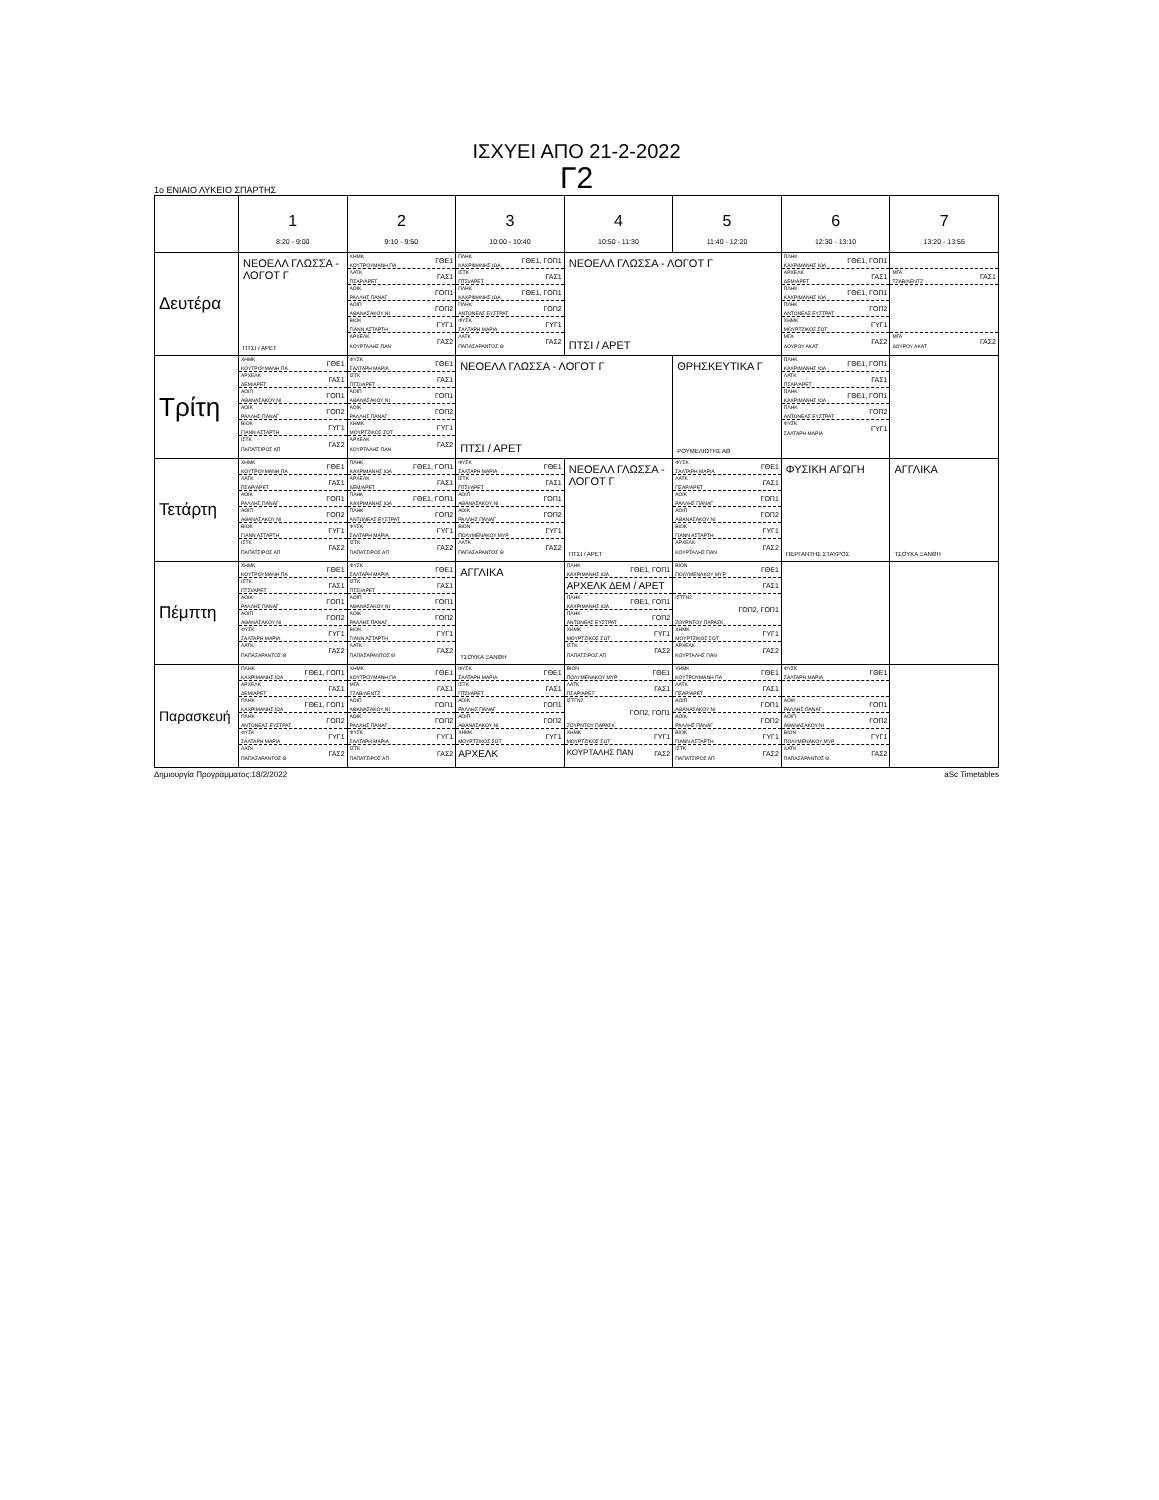ΙΣΧΥΕΙ ΑΠΟ 21-2-2022
Γ2
1ο ΕΝΙΑΙΟ ΛΥΚΕΙΟ ΣΠΑΡΤΗΣ
| | 1 8:20 - 9:00 | 2 9:10 - 9:50 | 3 10:00 - 10:40 | 4 10:50 - 11:30 | 5 11:40 - 12:20 | 6 12:30 - 13:10 | 7 13:20 - 13:55 |
| --- | --- | --- | --- | --- | --- | --- | --- |
| Δευτέρα | ΝΕΟΕΛΛ ΓΛΩΣΣΑ - ΛΟΓΟΤ Γ ΠΤΣΙ / ΑΡΕΤ | ΧΗΜΚ ΚΟΥΤΡΟΥΜΑΝΗ ΠΑ ΓΘΕ1 ΛΑΤΚ ΠΣΑΡ/ΑΡΕΤ ΓΑΣ1 ΑΟΙΚ ΡΑΛΛΗΣ ΠΑΝΑΓ ΓΟΠ1 ΑΟΙΠ ΑΘΑΝΑΣΑΚΟΥ ΝΙ ΓΟΠ2 ΒΙΟΚ ΓΙΑΝΝ ΑΣΤΑΡΤΗ ΓΥΓ1 ΑΡΧΕΛΚ ΚΟΥΡΤΑΛΗΣ ΠΑΝ ΓΑΣ2 | ΠΛΗΚ ΚΑΧΡΙΜΑΝΗΣ ΙΩΑ ΓΘΕ1, ΓΟΠ1 ΙΣΤΚ ΠΤΣΙ/ΑΡΕΤ ΓΑΣ1 ΠΛΗΚ ΚΑΧΡΙΜΑΝΗΣ ΙΩΑ ΓΘΕ1, ΓΟΠ1 ΠΛΗΚ ΑΝΤΩΝΕΑΣ ΕΥΣΤΡΑΤ ΓΟΠ2 ΦΥΣΚ ΣΑΛΤΑΡΗ ΜΑΡΙΑ ΓΥΓ1 ΛΑΤΚ ΠΑΠΑΣΑΡΑΝΤΟΣ Θ ΓΑΣ2 | ΝΕΟΕΛΛ ΓΛΩΣΣΑ - ΛΟΓΟΤ Γ ΠΤΣΙ / ΑΡΕΤ | | ΠΛΗΚ ΚΑΧΡΙΜΑΝΗΣ ΙΩΑ ΓΘΕ1, ΓΟΠ1 ΑΡΧΕΛΚ ΔΕΜ/ΑΡΕΤ ΓΑΣ1 ΠΛΗΚ ΚΑΧΡΙΜΑΝΗΣ ΙΩΑ ΓΘΕ1, ΓΟΠ1 ΠΛΗΚ ΑΝΤΩΝΕΑΣ ΕΥΣΤΡΑΤ ΓΟΠ2 ΧΗΜΚ ΜΟΥΡΤΖΙΚΟΣ ΣΩΤ ΓΥΓ1 ΜΓΑ ΔΟΥΡΟΥ ΑΚΑΤ ΓΑΣ2 | ΜΓΑ ΤΖΑΒ/ΛΕΝΤΖ ΓΑΣ1 ΜΓΑ ΔΟΥΡΟΥ ΑΚΑΤ ΓΑΣ2 |
| Τρίτη | ΧΗΜΚ ΚΟΥΤΡΟΥΜΑΝΗ ΠΑ ΓΘΕ1 ΑΡΧΕΛΚ ΔΕΜ/ΑΡΕΤ ΓΑΣ1 ΑΟΙΠ ΑΘΑΝΑΣΑΚΟΥ ΝΙ ΓΟΠ1 ΑΟΙΚ ΡΑΛΛΗΣ ΠΑΝΑΓ ΓΟΠ2 ΒΙΟΚ ΓΙΑΝΝ ΑΣΤΑΡΤΗ ΓΥΓ1 ΙΣΤΚ ΠΑΠΑΤΣΙΡΟΣ ΑΠ ΓΑΣ2 | ΦΥΣΚ ΣΑΛΤΑΡΗ ΜΑΡΙΑ ΓΘΕ1 ΙΣΤΚ ΠΤΣΙ/ΑΡΕΤ ΓΑΣ1 ΑΟΙΠ ΑΘΑΝΑΣΑΚΟΥ ΝΙ ΓΟΠ1 ΑΟΙΚ ΡΑΛΛΗΣ ΠΑΝΑΓ ΓΟΠ2 ΧΗΜΚ ΜΟΥΡΤΖΙΚΟΣ ΣΩΤ ΓΥΓ1 ΑΡΧΕΛΚ ΚΟΥΡΤΑΛΗΣ ΠΑΝ ΓΑΣ2 | ΝΕΟΕΛΛ ΓΛΩΣΣΑ - ΛΟΓΟΤ Γ ΠΤΣΙ / ΑΡΕΤ | | ΘΡΗΣΚΕΥΤΙΚΑ Γ ΡΟΥΜΕΛΙΩΤΗΣ ΑΘ | ΠΛΗΚ ΚΑΧΡΙΜΑΝΗΣ ΙΩΑ ΓΘΕ1, ΓΟΠ1 ΛΑΤΚ ΠΣΑΡ/ΑΡΕΤ ΓΑΣ1 ΠΛΗΚ ΚΑΧΡΙΜΑΝΗΣ ΙΩΑ ΓΘΕ1, ΓΟΠ1 ΠΛΗΚ ΑΝΤΩΝΕΑΣ ΕΥΣΤΡΑΤ ΓΟΠ2 ΦΥΣΚ ΣΑΛΤΑΡΗ ΜΑΡΙΑ ΓΥΓ1 | |
| Τετάρτη | ΧΗΜΚ ΚΟΥΤΡΟΥΜΑΝΗ ΠΑ ΓΘΕ1 ΛΑΤΚ ΠΣΑΡ/ΑΡΕΤ ΓΑΣ1 ΑΟΙΚ ΡΑΛΛΗΣ ΠΑΝΑΓ ΓΟΠ1 ΑΟΙΠ ΑΘΑΝΑΣΑΚΟΥ ΝΙ ΓΟΠ2 ΒΙΟΚ ΓΙΑΝΝ ΑΣΤΑΡΤΗ ΓΥΓ1 ΙΣΤΚ ΠΑΠΑΤΣΙΡΟΣ ΑΠ ΓΑΣ2 | ΠΛΗΚ ΚΑΧΡΙΜΑΝΗΣ ΙΩΑ ΓΘΕ1, ΓΟΠ1 ΑΡΧΕΛΚ ΔΕΜ/ΑΡΕΤ ΓΑΣ1 ΠΛΗΚ ΚΑΧΡΙΜΑΝΗΣ ΙΩΑ ΓΘΕ1, ΓΟΠ1 ΠΛΗΚ ΑΝΤΩΝΕΑΣ ΕΥΣΤΡΑΤ ΓΟΠ2 ΦΥΣΚ ΣΑΛΤΑΡΗ ΜΑΡΙΑ ΓΥΓ1 ΙΣΤΚ ΠΑΠΑΤΣΙΡΟΣ ΑΠ ΓΑΣ2 | ΦΥΣΚ ΣΑΛΤΑΡΗ ΜΑΡΙΑ ΓΘΕ1 ΙΣΤΚ ΠΤΣΙ/ΑΡΕΤ ΓΑΣ1 ΑΟΙΠ ΑΘΑΝΑΣΑΚΟΥ ΝΙ ΓΟΠ1 ΑΟΙΚ ΡΑΛΛΗΣ ΠΑΝΑΓ ΓΟΠ2 ΒΙΟΝ ΠΟΛΥΜΕΝΑΚΟΥ ΜΥΡ ΓΥΓ1 ΛΑΤΚ ΠΑΠΑΣΑΡΑΝΤΟΣ Θ ΓΑΣ2 | ΝΕΟΕΛΛ ΓΛΩΣΣΑ - ΛΟΓΟΤ Γ ΠΤΣΙ / ΑΡΕΤ | ΦΥΣΚ ΣΑΛΤΑΡΗ ΜΑΡΙΑ ΓΘΕ1 ΛΑΤΚ ΠΣΑΡ/ΑΡΕΤ ΓΑΣ1 ΑΟΙΚ ΡΑΛΛΗΣ ΠΑΝΑΓ ΓΟΠ1 ΑΟΙΠ ΑΘΑΝΑΣΑΚΟΥ ΝΙ ΓΟΠ2 ΒΙΟΚ ΓΙΑΝΝ ΑΣΤΑΡΤΗ ΓΥΓ1 ΑΡΧΕΛΚ ΚΟΥΡΤΑΛΗΣ ΠΑΝ ΓΑΣ2 | ΦΥΣΙΚΗ ΑΓΩΓΗ ΠΕΡΓΑΝΤΗΣ ΣΤΑΥΡΟΣ | ΑΓΓΛΙΚΑ ΤΣΟΥΚΑ ΞΑΝΘΗ |
| Πέμπτη | ΧΗΜΚ ΚΟΥΤΡΟΥΜΑΝΗ ΠΑ ΓΘΕ1 ΙΣΤΚ ΠΤΣΙ/ΑΡΕΤ ΓΑΣ1 ΑΟΙΚ ΡΑΛΛΗΣ ΠΑΝΑΓ ΓΟΠ1 ΑΟΙΠ ΑΘΑΝΑΣΑΚΟΥ ΝΙ ΓΟΠ2 ΦΥΣΚ ΣΑΛΤΑΡΗ ΜΑΡΙΑ ΓΥΓ1 ΛΑΤΚ ΠΑΠΑΣΑΡΑΝΤΟΣ Θ ΓΑΣ2 | ΦΥΣΚ ΣΑΛΤΑΡΗ ΜΑΡΙΑ ΓΘΕ1 ΙΣΤΚ ΠΤΣΙ/ΑΡΕΤ ΓΑΣ1 ΑΟΙΠ ΑΘΑΝΑΣΑΚΟΥ ΝΙ ΓΟΠ1 ΑΟΙΚ ΡΑΛΛΗΣ ΠΑΝΑΓ ΓΟΠ2 ΒΙΟΚ ΓΙΑΝΝ ΑΣΤΑΡΤΗ ΓΥΓ1 ΛΑΤΚ ΠΑΠΑΣΑΡΑΝΤΟΣ Θ ΓΑΣ2 | ΑΓΓΛΙΚΑ ΤΣΟΥΚΑ ΞΑΝΘΗ | ΠΛΗΚ ΚΑΧΡΙΜΑΝΗΣ ΙΩΑ ΓΘΕ1, ΓΟΠ1 ΑΡΧΕΛΚ ΔΕΜ / ΑΡΕΤ ΠΛΗΚ ΚΑΧΡΙΜΑΝΗΣ ΙΩΑ ΓΘΕ1, ΓΟΠ1 ΠΛΗΚ ΑΝΤΩΝΕΑΣ ΕΥΣΤΡΑΤ ΓΟΠ2 ΧΗΜΚ ΜΟΥΡΤΖΙΚΟΣ ΣΩΤ ΓΥΓ1 ΙΣΤΚ ΠΑΠΑΤΣΙΡΟΣ ΑΠ ΓΑΣ2 | ΒΙΟΝ ΠΟΛΥΜΕΝΑΚΟΥ ΜΥΡ ΓΘΕ1 ΓΑΣ1 ΙΣΤΓΝ2 ΖΟΥΡΝΤΟΥ ΠΑΡΑΣΚ ΓΟΠ2, ΓΟΠ1 ΧΗΜΚ ΜΟΥΡΤΖΙΚΟΣ ΣΩΤ ΓΥΓ1 ΑΡΧΕΛΚ ΚΟΥΡΤΑΛΗΣ ΠΑΝ ΓΑΣ2 | | |
| Παρασκευή | ΠΛΗΚ ΚΑΧΡΙΜΑΝΗΣ ΙΩΑ ΓΘΕ1, ΓΟΠ1 ΑΡΧΕΛΚ ΔΕΜ/ΑΡΕΤ ΓΑΣ1 ΠΛΗΚ ΚΑΧΡΙΜΑΝΗΣ ΙΩΑ ΓΘΕ1, ΓΟΠ1 ΠΛΗΚ ΑΝΤΩΝΕΑΣ ΕΥΣΤΡΑΤ ΓΟΠ2 ΦΥΣΚ ΣΑΛΤΑΡΗ ΜΑΡΙΑ ΓΥΓ1 ΛΑΤΚ ΠΑΠΑΣΑΡΑΝΤΟΣ Θ ΓΑΣ2 | ΧΗΜΚ ΚΟΥΤΡΟΥΜΑΝΗ ΠΑ ΓΘΕ1 ΜΓΑ ΤΖΑΒ/ΛΕΝΤΖ ΓΑΣ1 ΑΟΙΠ ΑΘΑΝΑΣΑΚΟΥ ΝΙ ΓΟΠ1 ΑΟΙΚ ΡΑΛΛΗΣ ΠΑΝΑΓ ΓΟΠ2 ΦΥΣΚ ΣΑΛΤΑΡΗ ΜΑΡΙΑ ΓΥΓ1 ΙΣΤΚ ΠΑΠΑΤΣΙΡΟΣ ΑΠ ΓΑΣ2 | ΦΥΣΚ ΣΑΛΤΑΡΗ ΜΑΡΙΑ ΓΘΕ1 ΙΣΤΚ ΠΤΣΙ/ΑΡΕΤ ΓΑΣ1 ΑΟΙΚ ΡΑΛΛΗΣ ΠΑΝΑΓ ΓΟΠ1 ΑΟΙΠ ΑΘΑΝΑΣΑΚΟΥ ΝΙ ΓΟΠ2 ΧΗΜΚ ΜΟΥΡΤΖΙΚΟΣ ΣΩΤ ΓΥΓ1 ΑΡΧΕΛΚ | ΒΙΟΝ ΠΟΛΥΜΕΝΑΚΟΥ ΜΥΡ ΓΘΕ1 ΛΑΤΚ ΠΣΑΡ/ΑΡΕΤ ΓΑΣ1 ΙΣΤΓΝ2 ΖΟΥΡΝΤΟΥ ΠΑΡΑΣΚ ΓΟΠ2, ΓΟΠ1 ΧΗΜΚ ΜΟΥΡΤΖΙΚΟΣ ΣΩΤ ΓΥΓ1 ΚΟΥΡΤΑΛΗΣ ΠΑΝ ΓΑΣ2 | ΧΗΜΚ ΚΟΥΤΡΟΥΜΑΝΗ ΠΑ ΓΘΕ1 ΛΑΤΚ ΠΣΑΡ/ΑΡΕΤ ΓΑΣ1 ΑΟΙΠ ΑΘΑΝΑΣΑΚΟΥ ΝΙ ΓΟΠ1 ΑΟΙΚ ΡΑΛΛΗΣ ΠΑΝΑΓ ΓΟΠ2 ΒΙΟΚ ΓΙΑΝΝ ΑΣΤΑΡΤΗ ΓΥΓ1 ΙΣΤΚ ΠΑΠΑΤΣΙΡΟΣ ΑΠ ΓΑΣ2 | ΦΥΣΚ ΣΑΛΤΑΡΗ ΜΑΡΙΑ ΓΘΕ1 ΑΟΙΚ ΡΑΛΛΗΣ ΠΑΝΑΓ ΓΟΠ1 ΑΟΙΠ ΑΘΑΝΑΣΑΚΟΥ ΝΙ ΓΟΠ2 ΒΙΟΝ ΠΟΛΥΜΕΝΑΚΟΥ ΜΥΡ ΓΥΓ1 ΛΑΤΚ ΠΑΠΑΣΑΡΑΝΤΟΣ Θ ΓΑΣ2 | |
Δημιουργία Προγράμματος:18/2/2022 aSc Timetables